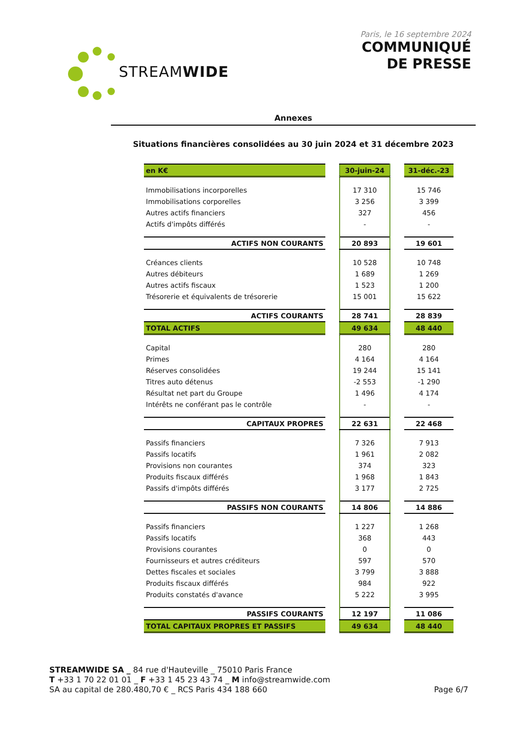STREAMWIDE
Paris, le 16 septembre 2024
COMMUNIQUÉ
DE PRESSE
Annexes
Situations financières consolidées au 30 juin 2024 et 31 décembre 2023
| en K€ | | 30-juin-24 | | 31-déc.-23 |
| Immobilisations incorporelles | | 17 310 | | 15 746 |
| Immobilisations corporelles | | 3 256 | | 3 399 |
| Autres actifs financiers | | 327 | | 456 |
| Actifs d'impôts différés | | - | | - |
| ACTIFS NON COURANTS | | 20 893 | | 19 601 |
| Créances clients | | 10 528 | | 10 748 |
| Autres débiteurs | | 1 689 | | 1 269 |
| Autres actifs fiscaux | | 1 523 | | 1 200 |
| Trésorerie et équivalents de trésorerie | | 15 001 | | 15 622 |
| ACTIFS COURANTS | | 28 741 | | 28 839 |
| TOTAL ACTIFS | | 49 634 | | 48 440 |
| Capital | | 280 | | 280 |
| Primes | | 4 164 | | 4 164 |
| Réserves consolidées | | 19 244 | | 15 141 |
| Titres auto détenus | | -2 553 | | -1 290 |
| Résultat net part du Groupe | | 1 496 | | 4 174 |
| Intérêts ne conférant pas le contrôle | | - | | - |
| CAPITAUX PROPRES | | 22 631 | | 22 468 |
| Passifs financiers | | 7 326 | | 7 913 |
| Passifs locatifs | | 1 961 | | 2 082 |
| Provisions non courantes | | 374 | | 323 |
| Produits fiscaux différés | | 1 968 | | 1 843 |
| Passifs d'impôts différés | | 3 177 | | 2 725 |
| PASSIFS NON COURANTS | | 14 806 | | 14 886 |
| Passifs financiers | | 1 227 | | 1 268 |
| Passifs locatifs | | 368 | | 443 |
| Provisions courantes | | 0 | | 0 |
| Fournisseurs et autres créditeurs | | 597 | | 570 |
| Dettes fiscales et sociales | | 3 799 | | 3 888 |
| Produits fiscaux différés | | 984 | | 922 |
| Produits constatés d'avance | | 5 222 | | 3 995 |
| PASSIFS COURANTS | | 12 197 | | 11 086 |
| TOTAL CAPITAUX PROPRES ET PASSIFS | | 49 634 | | 48 440 |
STREAMWIDE SA _ 84 rue d'Hauteville _ 75010 Paris France
T +33 1 70 22 01 01 _ F +33 1 45 23 43 74 _ M info@streamwide.com
SA au capital de 280.480,70 € _ RCS Paris 434 188 660
Page 6/7